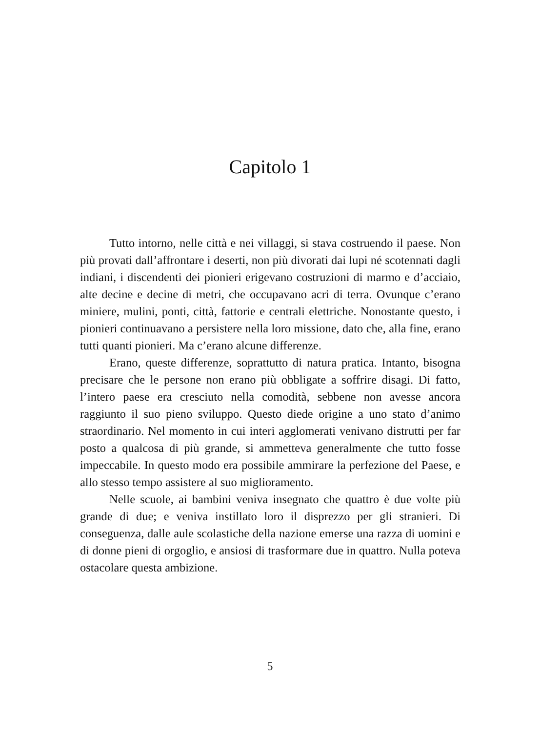Capitolo 1
Tutto intorno, nelle città e nei villaggi, si stava costruendo il paese. Non più provati dall’affrontare i deserti, non più divorati dai lupi né scotennati dagli indiani, i discendenti dei pionieri erigevano costruzioni di marmo e d’acciaio, alte decine e decine di metri, che occupavano acri di terra. Ovunque c’erano miniere, mulini, ponti, città, fattorie e centrali elettriche. Nonostante questo, i pionieri continuavano a persistere nella loro missione, dato che, alla fine, erano tutti quanti pionieri. Ma c’erano alcune differenze.
Erano, queste differenze, soprattutto di natura pratica. Intanto, bisogna precisare che le persone non erano più obbligate a soffrire disagi. Di fatto, l’intero paese era cresciuto nella comodità, sebbene non avesse ancora raggiunto il suo pieno sviluppo. Questo diede origine a uno stato d’animo straordinario. Nel momento in cui interi agglomerati venivano distrutti per far posto a qualcosa di più grande, si ammetteva generalmente che tutto fosse impeccabile. In questo modo era possibile ammirare la perfezione del Paese, e allo stesso tempo assistere al suo miglioramento.
Nelle scuole, ai bambini veniva insegnato che quattro è due volte più grande di due; e veniva instillato loro il disprezzo per gli stranieri. Di conseguenza, dalle aule scolastiche della nazione emerse una razza di uomini e di donne pieni di orgoglio, e ansiosi di trasformare due in quattro. Nulla poteva ostacolare questa ambizione.
5